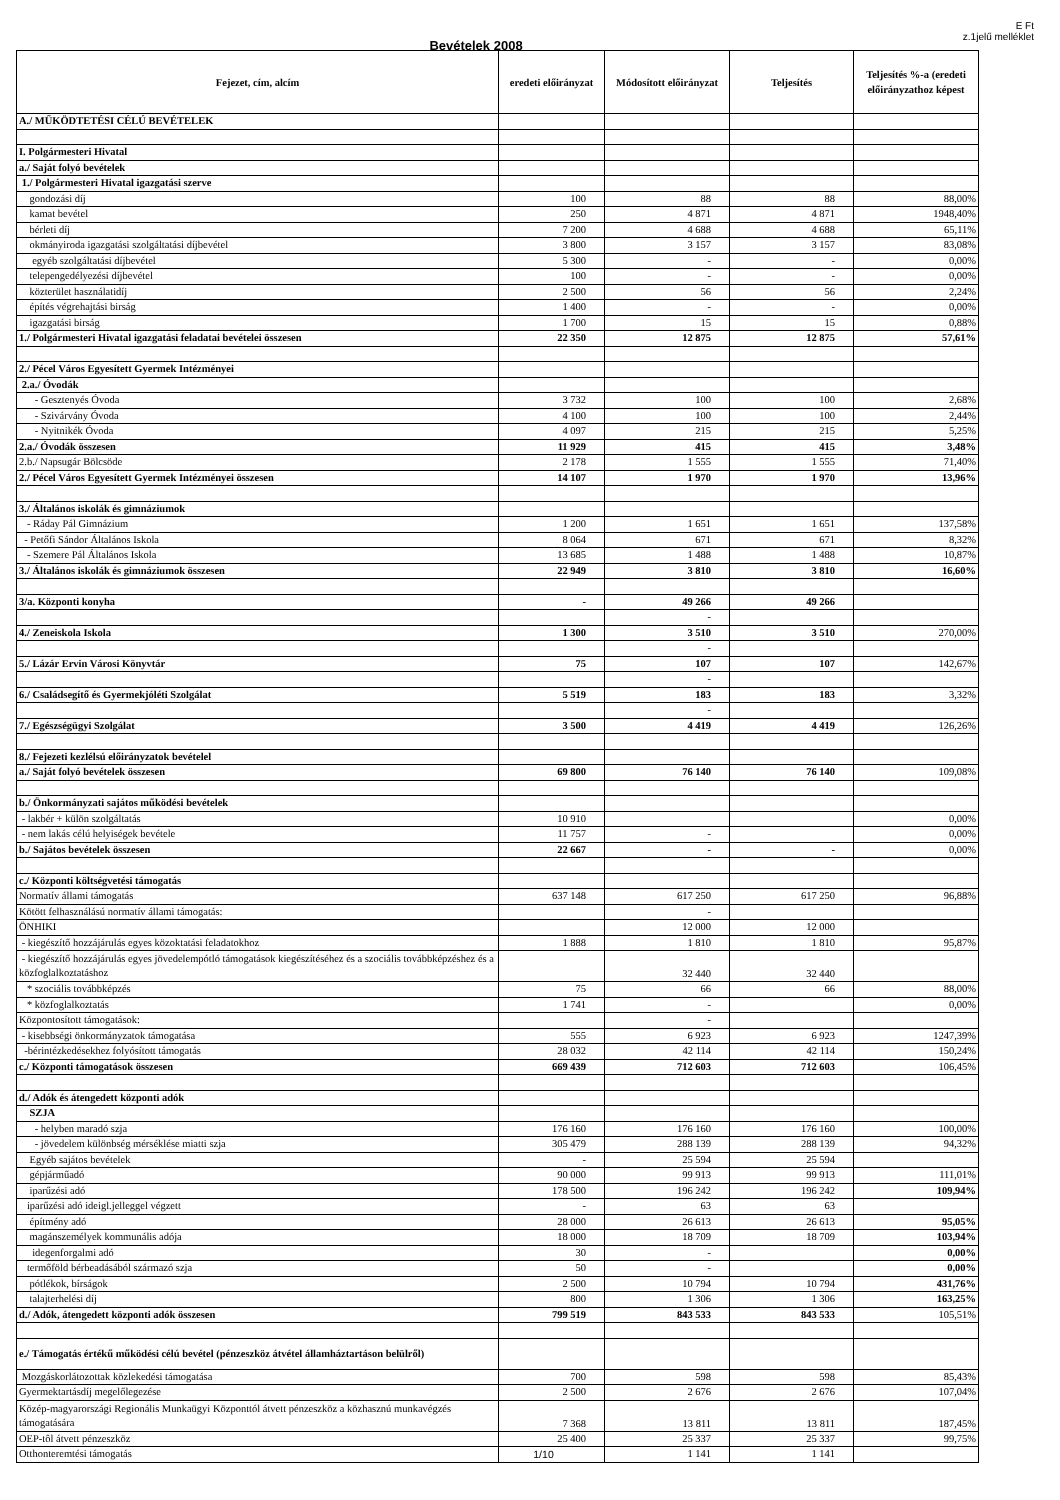E Ft
z.1jelű melléklet
Bevételek 2008
| Fejezet, cím, alcím | eredeti előirányzat | Módosított előirányzat | Teljesítés | Teljesítés %-a (eredeti előirányzathoz képest |
| --- | --- | --- | --- | --- |
| A./ MŰKÖDTETÉSI CÉLÚ BEVÉTELEK | | | | |
| I. Polgármesteri Hivatal | | | | |
| a./ Saját folyó bevételek | | | | |
| 1./ Polgármesteri Hivatal igazgatási szerve | | | | |
| gondozási díj | 100 | 88 | 88 | 88,00% |
| kamat bevétel | 250 | 4 871 | 4 871 | 1948,40% |
| bérleti díj | 7 200 | 4 688 | 4 688 | 65,11% |
| okmányiroda igazgatási szolgáltatási díjbevétel | 3 800 | 3 157 | 3 157 | 83,08% |
| egyéb szolgáltatási díjbevétel | 5 300 | - | - | 0,00% |
| telepengedélyezési díjbevétel | 100 | - | - | 0,00% |
| közterület használatidíj | 2 500 | 56 | 56 | 2,24% |
| építés végrehajtási birság | 1 400 | - | - | 0,00% |
| igazgatási birság | 1 700 | 15 | 15 | 0,88% |
| 1./ Polgármesteri Hivatal igazgatási feladatai bevételei összesen | 22 350 | 12 875 | 12 875 | 57,61% |
| 2./ Pécel Város Egyesített Gyermek Intézményei | | | | |
| 2.a./ Óvodák | | | | |
| - Gesztenyés Óvoda | 3 732 | 100 | 100 | 2,68% |
| - Szivárvány Óvoda | 4 100 | 100 | 100 | 2,44% |
| - Nyitnikék Óvoda | 4 097 | 215 | 215 | 5,25% |
| 2.a./ Óvodák összesen | 11 929 | 415 | 415 | 3,48% |
| 2.b./ Napsugár Bölcsöde | 2 178 | 1 555 | 1 555 | 71,40% |
| 2./ Pécel Város Egyesített Gyermek Intézményei összesen | 14 107 | 1 970 | 1 970 | 13,96% |
| 3./ Általános iskolák és gimnáziumok | | | | |
| - Ráday Pál Gimnázium | 1 200 | 1 651 | 1 651 | 137,58% |
| - Petőfi Sándor Általános Iskola | 8 064 | 671 | 671 | 8,32% |
| - Szemere Pál Általános Iskola | 13 685 | 1 488 | 1 488 | 10,87% |
| 3./ Általános iskolák és gimnáziumok összesen | 22 949 | 3 810 | 3 810 | 16,60% |
| 3/a. Központi konyha | - | 49 266 | 49 266 | |
| | | - | | |
| 4./ Zeneiskola Iskola | 1 300 | 3 510 | 3 510 | 270,00% |
| | | - | | |
| 5./ Lázár Ervin Városi Könyvtár | 75 | 107 | 107 | 142,67% |
| | | - | | |
| 6./ Családsegítő és Gyermekjóléti Szolgálat | 5 519 | 183 | 183 | 3,32% |
| | | - | | |
| 7./ Egészségügyi Szolgálat | 3 500 | 4 419 | 4 419 | 126,26% |
| 8./ Fejezeti kezlélsú előirányzatok bevételel | | | | |
| a./ Saját folyó bevételek összesen | 69 800 | 76 140 | 76 140 | 109,08% |
| b./ Önkormányzati sajátos működési bevételek | | | | |
| - lakbér + külön szolgáltatás | 10 910 | | | 0,00% |
| - nem lakás célú helyiségek bevétele | 11 757 | - | | 0,00% |
| b./ Sajátos bevételek összesen | 22 667 | - | - | 0,00% |
| c./ Központi költségvetési támogatás | | | | |
| Normatív állami támogatás | 637 148 | 617 250 | 617 250 | 96,88% |
| Kötött felhasználású normatív állami támogatás: | | - | | |
| ÖNHIKI | | 12 000 | 12 000 | |
| - kiegészítő hozzájárulás egyes közoktatási feladatokhoz | 1 888 | 1 810 | 1 810 | 95,87% |
| - kiegészítő hozzájárulás egyes jövedelempótló támogatások kiegészítéséhez és a szociális továbbképzéshez és a közfoglalkoztatáshoz | | 32 440 | 32 440 | |
| * szociális továbbképzés | 75 | 66 | 66 | 88,00% |
| * közfoglalkoztatás | 1 741 | - | | 0,00% |
| Központosított támogatások: | | - | | |
| - kisebbségi önkormányzatok támogatása | 555 | 6 923 | 6 923 | 1247,39% |
| -bérintézkedésekhez folyósított támogatás | 28 032 | 42 114 | 42 114 | 150,24% |
| c./ Központi támogatások összesen | 669 439 | 712 603 | 712 603 | 106,45% |
| d./ Adók és átengedett központi adók | | | | |
| SZJA | | | | |
| - helyben maradó szja | 176 160 | 176 160 | 176 160 | 100,00% |
| - jövedelem különbség mérséklése miatti szja | 305 479 | 288 139 | 288 139 | 94,32% |
| Egyéb sajátos bevételek | - | 25 594 | 25 594 | |
| gépjárműadó | 90 000 | 99 913 | 99 913 | 111,01% |
| iparűzési adó | 178 500 | 196 242 | 196 242 | 109,94% |
| iparűzési adó ideigl.jelleggel végzett | - | 63 | 63 | |
| építmény adó | 28 000 | 26 613 | 26 613 | 95,05% |
| magánszemélyek kommunális adója | 18 000 | 18 709 | 18 709 | 103,94% |
| idegenforgalmi adó | 30 | - | | 0,00% |
| termőföld bérbeadásából származó szja | 50 | - | | 0,00% |
| pótlékok, bírságok | 2 500 | 10 794 | 10 794 | 431,76% |
| talajterhelési díj | 800 | 1 306 | 1 306 | 163,25% |
| d./ Adók, átengedett központi adók összesen | 799 519 | 843 533 | 843 533 | 105,51% |
| e./ Támogatás értékű működési célú bevétel (pénzeszköz átvétel államháztartáson belülről) | | | | |
| Mozgáskorlátozottak közlekedési támogatása | 700 | 598 | 598 | 85,43% |
| Gyermektartásdíj megelőlegezése | 2 500 | 2 676 | 2 676 | 107,04% |
| Közép-magyarországi Regionális Munkaügyi Központtól átvett pénzeszköz a közhasznú munkavégzés támogatására | 7 368 | 13 811 | 13 811 | 187,45% |
| OEP-tôl átvett pénzeszköz | 25 400 | 25 337 | 25 337 | 99,75% |
| Otthonteremtési támogatás | 1/10 | 1 141 | 1 141 | |